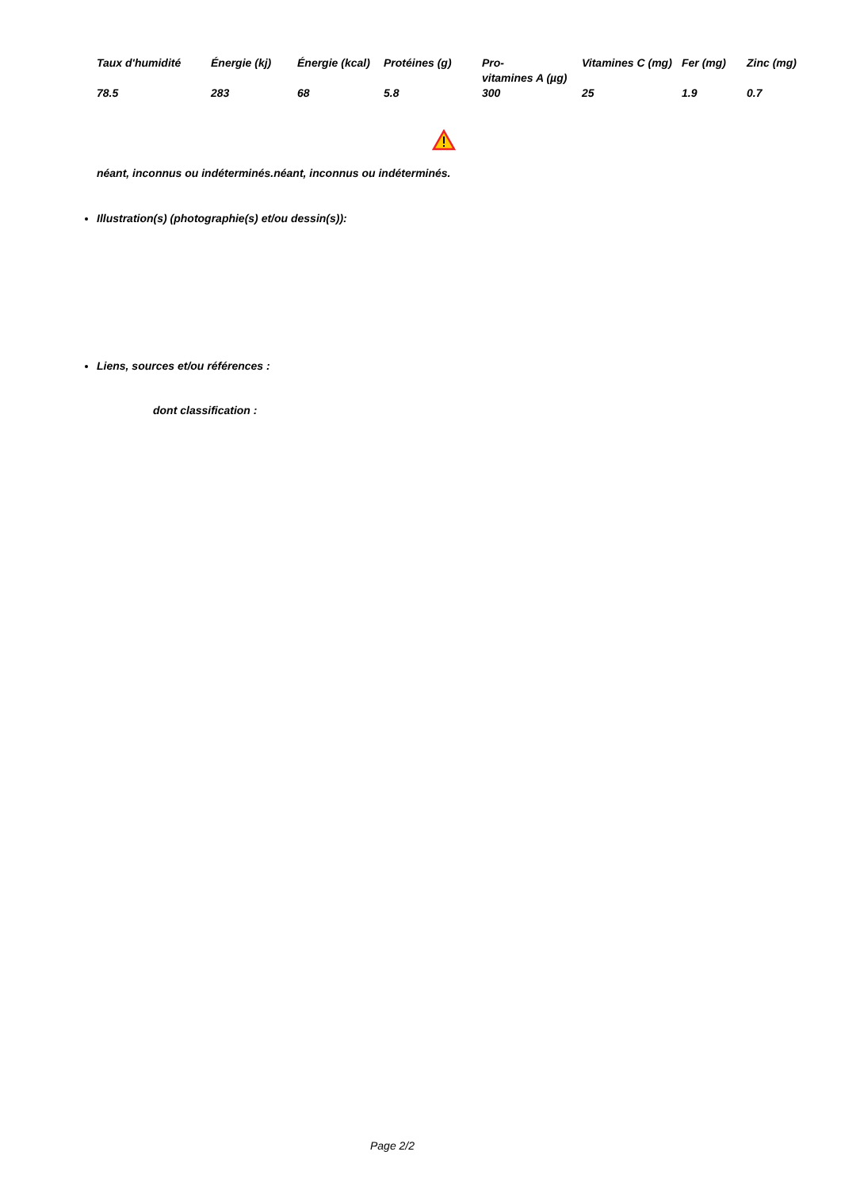| Taux d'humidité | Énergie (kj) | Énergie (kcal) | Protéines (g) | Pro- vitamines A (µg) | Vitamines C (mg) | Fer (mg) | Zinc (mg) |
| --- | --- | --- | --- | --- | --- | --- | --- |
| 78.5 | 283 | 68 | 5.8 | 300 | 25 | 1.9 | 0.7 |
néant, inconnus ou indéterminés.néant, inconnus ou indéterminés.
Illustration(s) (photographie(s) et/ou dessin(s)):
Liens, sources et/ou références :
dont classification :
Page 2/2